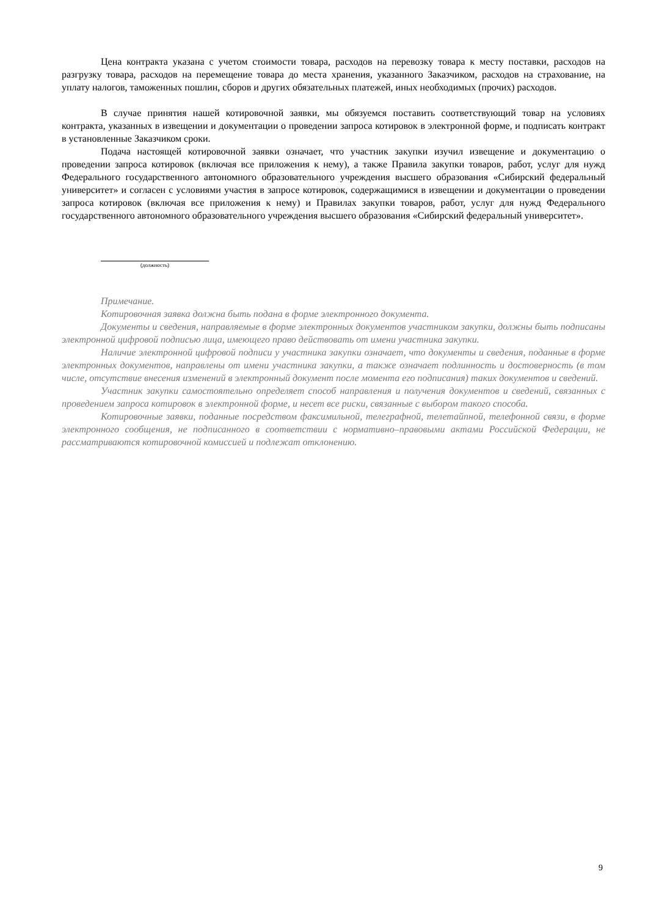Цена контракта указана с учетом стоимости товара, расходов на перевозку товара к месту поставки, расходов на разгрузку товара, расходов на перемещение товара до места хранения, указанного Заказчиком, расходов на страхование, на уплату налогов, таможенных пошлин, сборов и других обязательных платежей, иных необходимых (прочих) расходов.
В случае принятия нашей котировочной заявки, мы обязуемся поставить соответствующий товар на условиях контракта, указанных в извещении и документации о проведении запроса котировок в электронной форме, и подписать контракт в установленные Заказчиком сроки.
Подача настоящей котировочной заявки означает, что участник закупки изучил извещение и документацию о проведении запроса котировок (включая все приложения к нему), а также Правила закупки товаров, работ, услуг для нужд Федерального государственного автономного образовательного учреждения высшего образования «Сибирский федеральный университет» и согласен с условиями участия в запросе котировок, содержащимися в извещении и документации о проведении запроса котировок (включая все приложения к нему) и Правилах закупки товаров, работ, услуг для нужд Федерального государственного автономного образовательного учреждения высшего образования «Сибирский федеральный университет».
(должность)
Примечание.
Котировочная заявка должна быть подана в форме электронного документа.
Документы и сведения, направляемые в форме электронных документов участником закупки, должны быть подписаны электронной цифровой подписью лица, имеющего право действовать от имени участника закупки.
Наличие электронной цифровой подписи у участника закупки означает, что документы и сведения, поданные в форме электронных документов, направлены от имени участника закупки, а также означает подлинность и достоверность (в том числе, отсутствие внесения изменений в электронный документ после момента его подписания) таких документов и сведений.
Участник закупки самостоятельно определяет способ направления и получения документов и сведений, связанных с проведением запроса котировок в электронной форме, и несет все риски, связанные с выбором такого способа.
Котировочные заявки, поданные посредством факсимильной, телеграфной, телетайпной, телефонной связи, в форме электронного сообщения, не подписанного в соответствии с нормативно–правовыми актами Российской Федерации, не рассматриваются котировочной комиссией и подлежат отклонению.
9